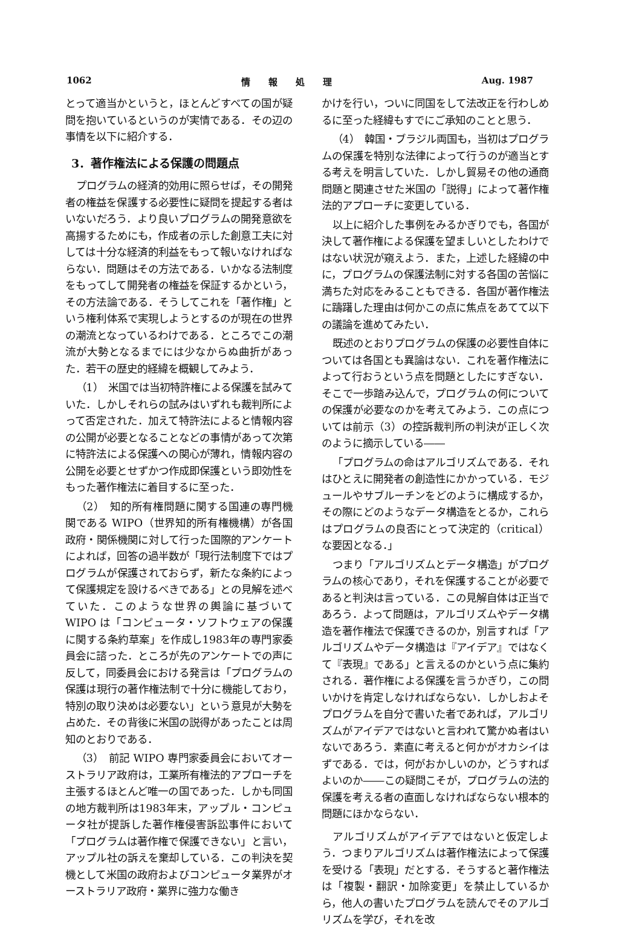1062 情　　報　　処　　理 Aug. 1987
とって適当かというと，ほとんどすべての国が疑問を抱いているというのが実情である．その辺の事情を以下に紹介する．
3．著作権法による保護の問題点
プログラムの経済的効用に照らせば，その開発者の権益を保護する必要性に疑問を提起する者はいないだろう．より良いプログラムの開発意欲を高揚するためにも，作成者の示した創意工夫に対しては十分な経済的利益をもって報いなければならない．問題はその方法である．いかなる法制度をもってして開発者の権益を保証するかという，その方法論である．そうしてこれを「著作権」という権利体系で実現しようとするのが現在の世界の潮流となっているわけである．ところでこの潮流が大勢となるまでには少なからぬ曲折があった．若干の歴史的経緯を概観してみよう．
（1）　米国では当初特許権による保護を試みていた．しかしそれらの試みはいずれも裁判所によって否定された．加えて特許法によると情報内容の公開が必要となることなどの事情があって次第に特許法による保護への関心が薄れ，情報内容の公開を必要とせずかつ作成即保護という即効性をもった著作権法に着目するに至った．
（2）　知的所有権問題に関する国連の専門機関である WIPO（世界知的所有権機構）が各国政府・関係機関に対して行った国際的アンケートによれば，回答の過半数が「現行法制度下ではプログラムが保護されておらず，新たな条約によって保護規定を設けるべきである」との見解を述べていた．このような世界の輿論に基づいて WIPO は「コンピュータ・ソフトウェアの保護に関する条約草案」を作成し1983年の専門家委員会に諮った．ところが先のアンケートでの声に反して，同委員会における発言は「プログラムの保護は現行の著作権法制で十分に機能しており，特別の取り決めは必要ない」という意見が大勢を占めた．その背後に米国の説得があったことは周知のとおりである．
（3）　前記 WIPO 専門家委員会においてオーストラリア政府は，工業所有権法的アプローチを主張するほとんど唯一の国であった．しかも同国の地方裁判所は1983年末，アップル・コンピュータ社が提訴した著作権侵害訴訟事件において「プログラムは著作権で保護できない」と言い，アップル社の訴えを棄却している．この判決を契機として米国の政府およびコンピュータ業界がオーストラリア政府・業界に強力な働き
かけを行い，ついに同国をして法改正を行わしめるに至った経緯もすでにご承知のことと思う．
（4）　韓国・ブラジル両国も，当初はプログラムの保護を特別な法律によって行うのが適当とする考えを明言していた．しかし貿易その他の通商問題と関連させた米国の「説得」によって著作権法的アプローチに変更している．
以上に紹介した事例をみるかぎりでも，各国が決して著作権による保護を望ましいとしたわけではない状況が窺えよう．また，上述した経緯の中に，プログラムの保護法制に対する各国の苦悩に満ちた対応をみることもできる．各国が著作権法に躊躇した理由は何かこの点に焦点をあてて以下の議論を進めてみたい．
既述のとおりプログラムの保護の必要性自体については各国とも異論はない．これを著作権法によって行おうという点を問題としたにすぎない．そこで一歩踏み込んで，プログラムの何についての保護が必要なのかを考えてみよう．この点については前示（3）の控訴裁判所の判決が正しく次のように摘示している――
「プログラムの命はアルゴリズムである．それはひとえに開発者の創造性にかかっている．モジュールやサブルーチンをどのように構成するか，その際にどのようなデータ構造をとるか，これらはプログラムの良否にとって決定的（critical）な要因となる．」
つまり「アルゴリズムとデータ構造」がプログラムの核心であり，それを保護することが必要であると判決は言っている．この見解自体は正当であろう．よって問題は，アルゴリズムやデータ構造を著作権法で保護できるのか，別言すれば「アルゴリズムやデータ構造は『アイデア』ではなくて『表現』である」と言えるのかという点に集約される．著作権による保護を言うかぎり，この問いかけを肯定しなければならない．しかしおよそプログラムを自分で書いた者であれば，アルゴリズムがアイデアではないと言われて驚かぬ者はいないであろう．素直に考えると何かがオカシイはずである．では，何がおかしいのか，どうすればよいのか――この疑問こそが，プログラムの法的保護を考える者の直面しなければならない根本的問題にほかならない．
アルゴリズムがアイデアではないと仮定しよう．つまりアルゴリズムは著作権法によって保護を受ける「表現」だとする．そうすると著作権法は「複製・翻訳・加除変更」を禁止しているから，他人の書いたプログラムを読んでそのアルゴリズムを学び，それを改